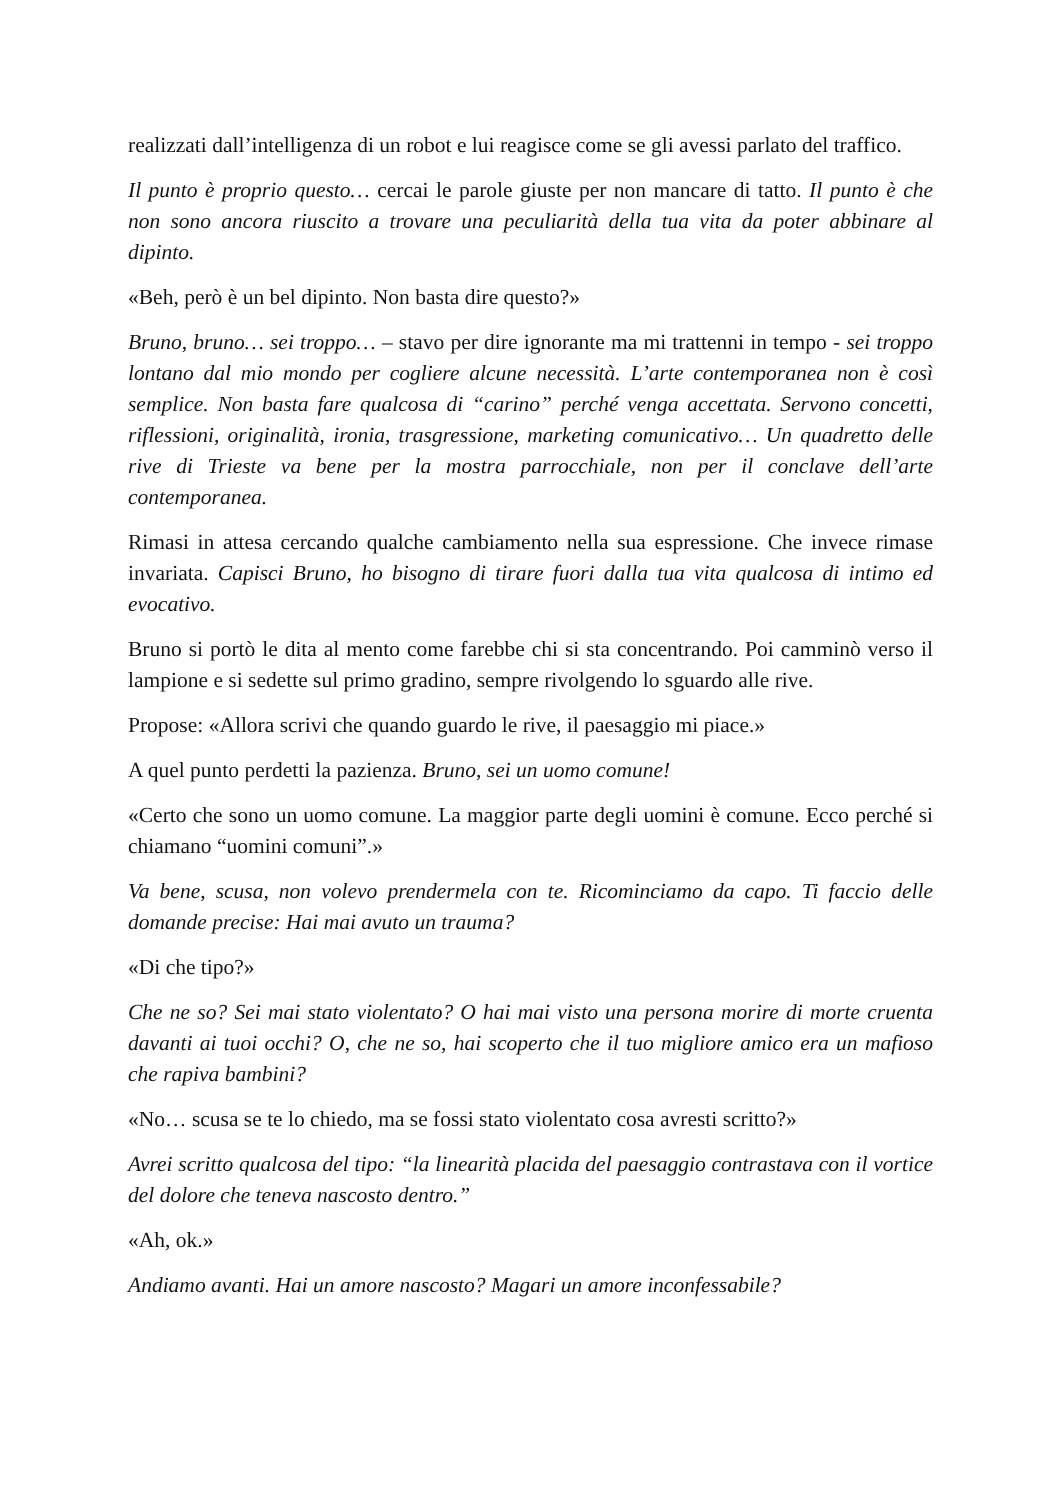realizzati dall’intelligenza di un robot e lui reagisce come se gli avessi parlato del traffico.
Il punto è proprio questo… cercai le parole giuste per non mancare di tatto. Il punto è che non sono ancora riuscito a trovare una peculiarità della tua vita da poter abbinare al dipinto.
«Beh, però è un bel dipinto. Non basta dire questo?»
Bruno, bruno… sei troppo… – stavo per dire ignorante ma mi trattenni in tempo - sei troppo lontano dal mio mondo per cogliere alcune necessità. L’arte contemporanea non è così semplice. Non basta fare qualcosa di “carino” perché venga accettata. Servono concetti, riflessioni, originalità, ironia, trasgressione, marketing comunicativo… Un quadretto delle rive di Trieste va bene per la mostra parrocchiale, non per il conclave dell’arte contemporanea.
Rimasi in attesa cercando qualche cambiamento nella sua espressione. Che invece rimase invariata. Capisci Bruno, ho bisogno di tirare fuori dalla tua vita qualcosa di intimo ed evocativo.
Bruno si portò le dita al mento come farebbe chi si sta concentrando. Poi camminò verso il lampione e si sedette sul primo gradino, sempre rivolgendo lo sguardo alle rive.
Propose: «Allora scrivi che quando guardo le rive, il paesaggio mi piace.»
A quel punto perdetti la pazienza. Bruno, sei un uomo comune!
«Certo che sono un uomo comune. La maggior parte degli uomini è comune. Ecco perché si chiamano “uomini comuni”.»
Va bene, scusa, non volevo prendermela con te. Ricominciamo da capo. Ti faccio delle domande precise: Hai mai avuto un trauma?
«Di che tipo?»
Che ne so? Sei mai stato violentato? O hai mai visto una persona morire di morte cruenta davanti ai tuoi occhi? O, che ne so, hai scoperto che il tuo migliore amico era un mafioso che rapiva bambini?
«No… scusa se te lo chiedo, ma se fossi stato violentato cosa avresti scritto?»
Avrei scritto qualcosa del tipo: “la linearità placida del paesaggio contrastava con il vortice del dolore che teneva nascosto dentro.”
«Ah, ok.»
Andiamo avanti. Hai un amore nascosto? Magari un amore inconfessabile?